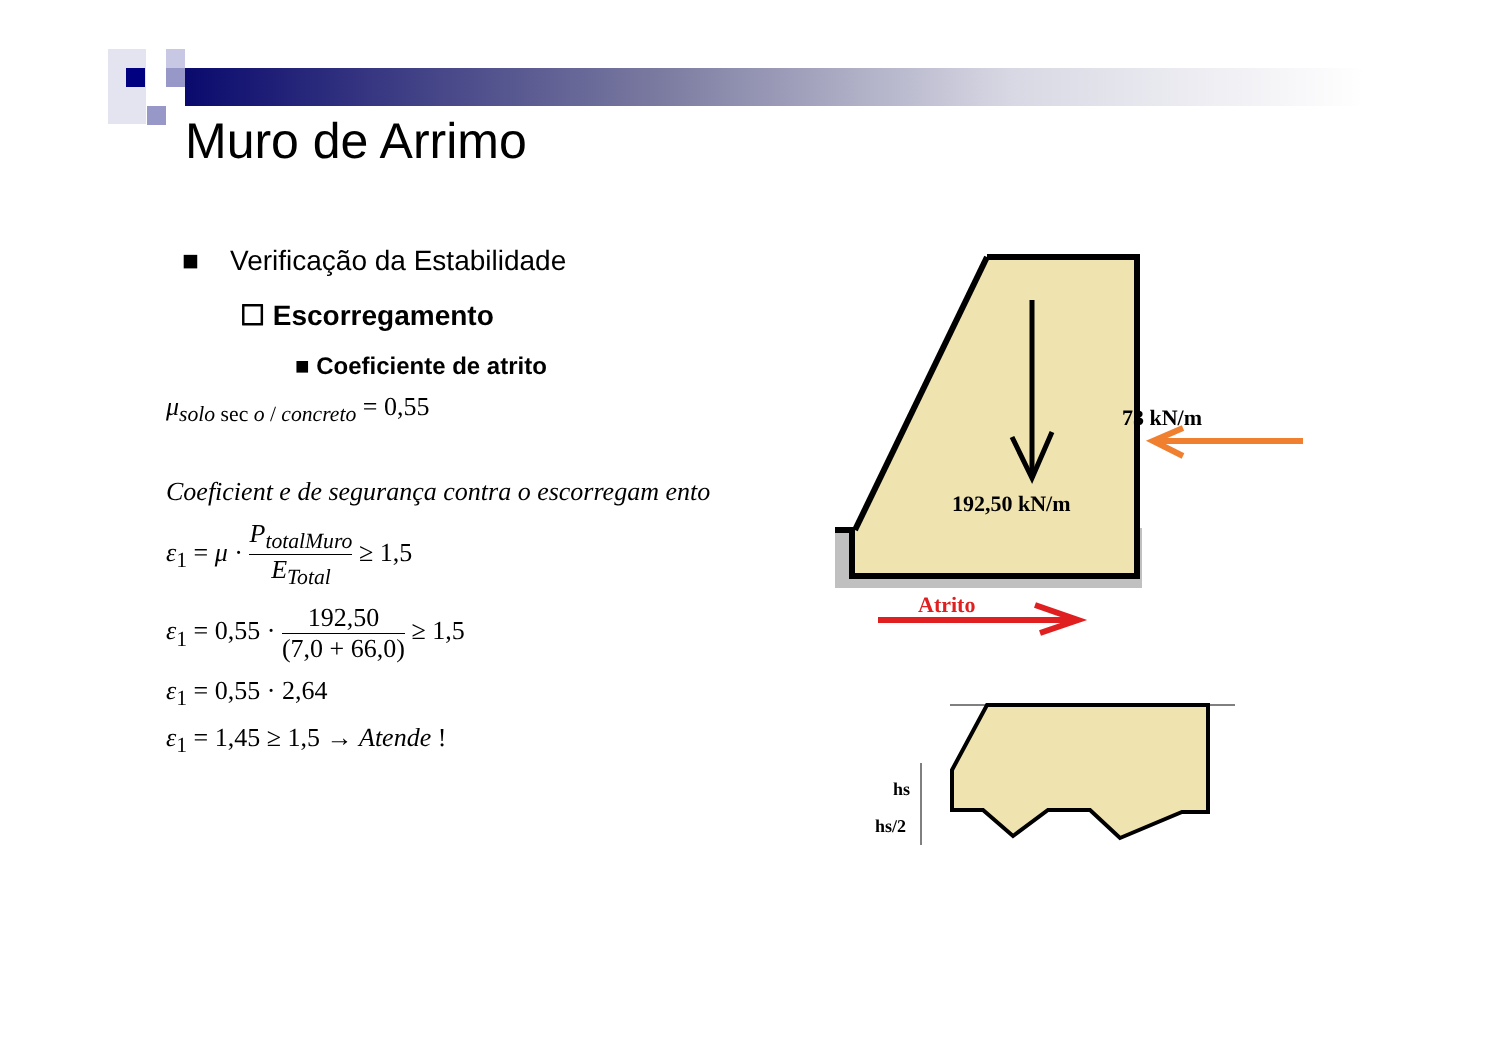Muro de Arrimo
■ Verificação da Estabilidade
☐ Escorregamento
■ Coeficiente de atrito
μ<sub>solo sec o / concreto</sub> = 0,55
Coeficient e de segurança contra o escorregam ento
ε<sub>1</sub> = μ · P<sub>totalMuro</sub> E<sub>Total</sub> ≥ 1,5
ε<sub>1</sub> = 0,55 · 192,50 (7,0 + 66,0) ≥ 1,5
ε<sub>1</sub> = 0,55 · 2,64
ε<sub>1</sub> = 1,45 ≥ 1,5 → Atende !
73 kN/m
192,50 kN/m
Atrito
hs
hs/2